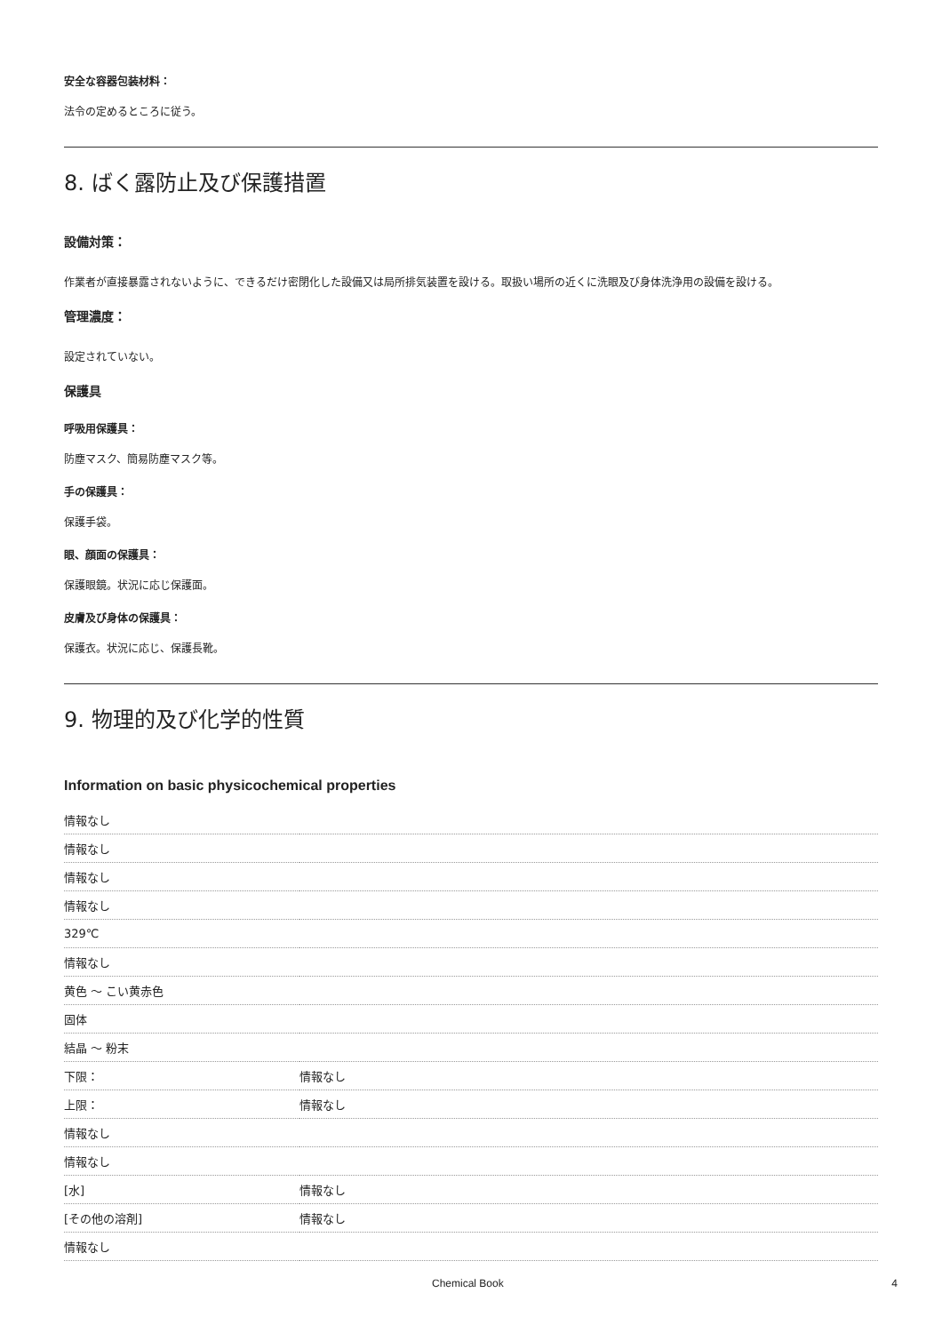安全な容器包装材料：
法令の定めるところに従う。
8. ばく露防止及び保護措置
設備対策：
作業者が直接暴露されないように、できるだけ密閉化した設備又は局所排気装置を設ける。取扱い場所の近くに洗眼及び身体洗浄用の設備を設ける。
管理濃度：
設定されていない。
保護具
呼吸用保護具：
防塵マスク、簡易防塵マスク等。
手の保護具：
保護手袋。
眼、顔面の保護具：
保護眼鏡。状況に応じ保護面。
皮膚及び身体の保護具：
保護衣。状況に応じ、保護長靴。
9. 物理的及び化学的性質
Information on basic physicochemical properties
| 情報なし | |
| 情報なし | |
| 情報なし | |
| 情報なし | |
| 329℃ | |
| 情報なし | |
| 黄色 ～ こい黄赤色 | |
| 固体 | |
| 結晶 ～ 粉末 | |
| 下限： | 情報なし |
| 上限： | 情報なし |
| 情報なし | |
| 情報なし | |
| [水] | 情報なし |
| [その他の溶剤] | 情報なし |
| 情報なし | |
Chemical Book 4